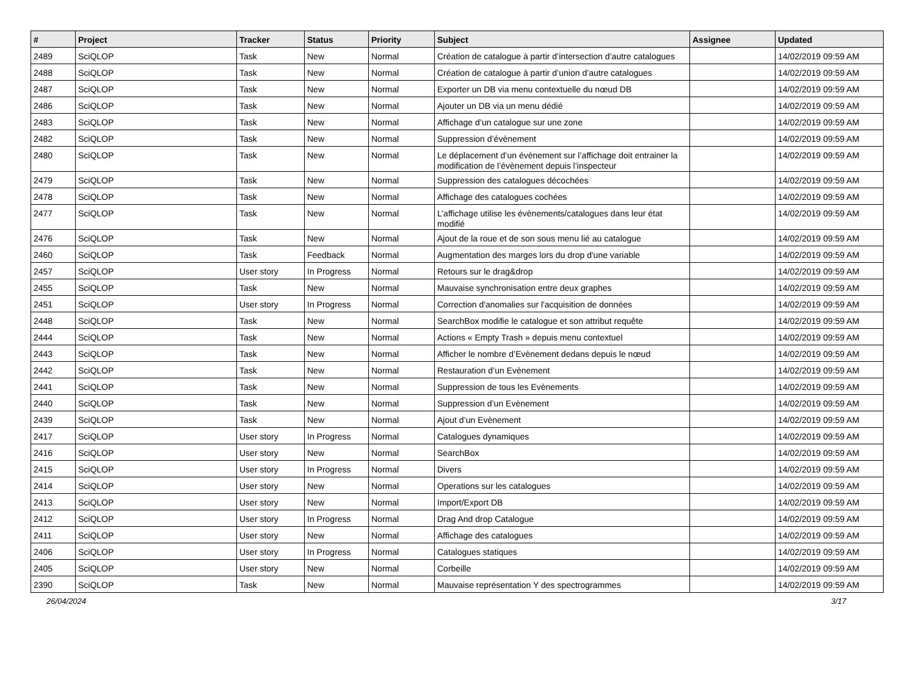| # | Project | Tracker | Status | Priority | Subject | Assignee | Updated |
| --- | --- | --- | --- | --- | --- | --- | --- |
| 2489 | SciQLOP | Task | New | Normal | Création de catalogue à partir d’intersection d’autre catalogues | | 14/02/2019 09:59 AM |
| 2488 | SciQLOP | Task | New | Normal | Création de catalogue à partir d’union d’autre catalogues | | 14/02/2019 09:59 AM |
| 2487 | SciQLOP | Task | New | Normal | Exporter un DB via menu contextuelle du nœud DB | | 14/02/2019 09:59 AM |
| 2486 | SciQLOP | Task | New | Normal | Ajouter un DB via un menu dédié | | 14/02/2019 09:59 AM |
| 2483 | SciQLOP | Task | New | Normal | Affichage d’un catalogue sur une zone | | 14/02/2019 09:59 AM |
| 2482 | SciQLOP | Task | New | Normal | Suppression d’évènement | | 14/02/2019 09:59 AM |
| 2480 | SciQLOP | Task | New | Normal | Le déplacement d’un évènement sur l’affichage doit entrainer la modification de l’évènement depuis l’inspecteur | | 14/02/2019 09:59 AM |
| 2479 | SciQLOP | Task | New | Normal | Suppression des catalogues décochées | | 14/02/2019 09:59 AM |
| 2478 | SciQLOP | Task | New | Normal | Affichage des catalogues cochées | | 14/02/2019 09:59 AM |
| 2477 | SciQLOP | Task | New | Normal | L’affichage utilise les évènements/catalogues dans leur état modifié | | 14/02/2019 09:59 AM |
| 2476 | SciQLOP | Task | New | Normal | Ajout de la roue et de son sous menu lié au catalogue | | 14/02/2019 09:59 AM |
| 2460 | SciQLOP | Task | Feedback | Normal | Augmentation des marges lors du drop d'une variable | | 14/02/2019 09:59 AM |
| 2457 | SciQLOP | User story | In Progress | Normal | Retours sur le drag&drop | | 14/02/2019 09:59 AM |
| 2455 | SciQLOP | Task | New | Normal | Mauvaise synchronisation entre deux graphes | | 14/02/2019 09:59 AM |
| 2451 | SciQLOP | User story | In Progress | Normal | Correction d'anomalies sur l'acquisition de données | | 14/02/2019 09:59 AM |
| 2448 | SciQLOP | Task | New | Normal | SearchBox modifie le catalogue et son attribut requête | | 14/02/2019 09:59 AM |
| 2444 | SciQLOP | Task | New | Normal | Actions « Empty Trash » depuis menu contextuel | | 14/02/2019 09:59 AM |
| 2443 | SciQLOP | Task | New | Normal | Afficher le nombre d’Evènement dedans depuis le nœud | | 14/02/2019 09:59 AM |
| 2442 | SciQLOP | Task | New | Normal | Restauration d’un Evènement | | 14/02/2019 09:59 AM |
| 2441 | SciQLOP | Task | New | Normal | Suppression de tous les Evènements | | 14/02/2019 09:59 AM |
| 2440 | SciQLOP | Task | New | Normal | Suppression d’un Evènement | | 14/02/2019 09:59 AM |
| 2439 | SciQLOP | Task | New | Normal | Ajout d’un Evènement | | 14/02/2019 09:59 AM |
| 2417 | SciQLOP | User story | In Progress | Normal | Catalogues dynamiques | | 14/02/2019 09:59 AM |
| 2416 | SciQLOP | User story | New | Normal | SearchBox | | 14/02/2019 09:59 AM |
| 2415 | SciQLOP | User story | In Progress | Normal | Divers | | 14/02/2019 09:59 AM |
| 2414 | SciQLOP | User story | New | Normal | Operations sur les catalogues | | 14/02/2019 09:59 AM |
| 2413 | SciQLOP | User story | New | Normal | Import/Export DB | | 14/02/2019 09:59 AM |
| 2412 | SciQLOP | User story | In Progress | Normal | Drag And drop Catalogue | | 14/02/2019 09:59 AM |
| 2411 | SciQLOP | User story | New | Normal | Affichage des catalogues | | 14/02/2019 09:59 AM |
| 2406 | SciQLOP | User story | In Progress | Normal | Catalogues statiques | | 14/02/2019 09:59 AM |
| 2405 | SciQLOP | User story | New | Normal | Corbeille | | 14/02/2019 09:59 AM |
| 2390 | SciQLOP | Task | New | Normal | Mauvaise représentation Y des spectrogrammes | | 14/02/2019 09:59 AM |
26/04/2024 3/17